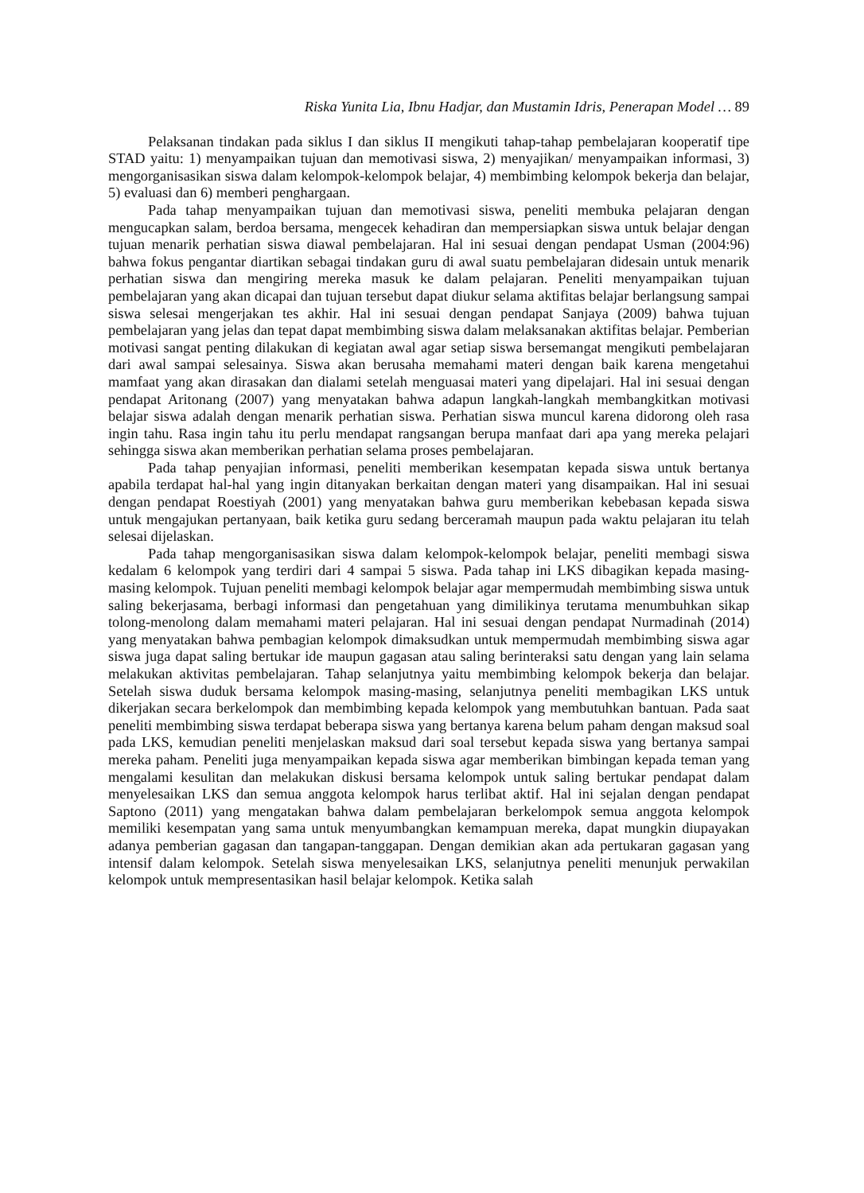Riska Yunita Lia, Ibnu Hadjar, dan Mustamin Idris, Penerapan Model … 89
Pelaksanan tindakan pada siklus I dan siklus II mengikuti tahap-tahap pembelajaran kooperatif tipe STAD yaitu: 1) menyampaikan tujuan dan memotivasi siswa, 2) menyajikan/ menyampaikan informasi, 3) mengorganisasikan siswa dalam kelompok-kelompok belajar, 4) membimbing kelompok bekerja dan belajar, 5) evaluasi dan 6) memberi penghargaan.
Pada tahap menyampaikan tujuan dan memotivasi siswa, peneliti membuka pelajaran dengan mengucapkan salam, berdoa bersama, mengecek kehadiran dan mempersiapkan siswa untuk belajar dengan tujuan menarik perhatian siswa diawal pembelajaran. Hal ini sesuai dengan pendapat Usman (2004:96) bahwa fokus pengantar diartikan sebagai tindakan guru di awal suatu pembelajaran didesain untuk menarik perhatian siswa dan mengiring mereka masuk ke dalam pelajaran. Peneliti menyampaikan tujuan pembelajaran yang akan dicapai dan tujuan tersebut dapat diukur selama aktifitas belajar berlangsung sampai siswa selesai mengerjakan tes akhir. Hal ini sesuai dengan pendapat Sanjaya (2009) bahwa tujuan pembelajaran yang jelas dan tepat dapat membimbing siswa dalam melaksanakan aktifitas belajar. Pemberian motivasi sangat penting dilakukan di kegiatan awal agar setiap siswa bersemangat mengikuti pembelajaran dari awal sampai selesainya. Siswa akan berusaha memahami materi dengan baik karena mengetahui mamfaat yang akan dirasakan dan dialami setelah menguasai materi yang dipelajari. Hal ini sesuai dengan pendapat Aritonang (2007) yang menyatakan bahwa adapun langkah-langkah membangkitkan motivasi belajar siswa adalah dengan menarik perhatian siswa. Perhatian siswa muncul karena didorong oleh rasa ingin tahu. Rasa ingin tahu itu perlu mendapat rangsangan berupa manfaat dari apa yang mereka pelajari sehingga siswa akan memberikan perhatian selama proses pembelajaran.
Pada tahap penyajian informasi, peneliti memberikan kesempatan kepada siswa untuk bertanya apabila terdapat hal-hal yang ingin ditanyakan berkaitan dengan materi yang disampaikan. Hal ini sesuai dengan pendapat Roestiyah (2001) yang menyatakan bahwa guru memberikan kebebasan kepada siswa untuk mengajukan pertanyaan, baik ketika guru sedang berceramah maupun pada waktu pelajaran itu telah selesai dijelaskan.
Pada tahap mengorganisasikan siswa dalam kelompok-kelompok belajar, peneliti membagi siswa kedalam 6 kelompok yang terdiri dari 4 sampai 5 siswa. Pada tahap ini LKS dibagikan kepada masing-masing kelompok. Tujuan peneliti membagi kelompok belajar agar mempermudah membimbing siswa untuk saling bekerjasama, berbagi informasi dan pengetahuan yang dimilikinya terutama menumbuhkan sikap tolong-menolong dalam memahami materi pelajaran. Hal ini sesuai dengan pendapat Nurmadinah (2014) yang menyatakan bahwa pembagian kelompok dimaksudkan untuk mempermudah membimbing siswa agar siswa juga dapat saling bertukar ide maupun gagasan atau saling berinteraksi satu dengan yang lain selama melakukan aktivitas pembelajaran. Tahap selanjutnya yaitu membimbing kelompok bekerja dan belajar. Setelah siswa duduk bersama kelompok masing-masing, selanjutnya peneliti membagikan LKS untuk dikerjakan secara berkelompok dan membimbing kepada kelompok yang membutuhkan bantuan. Pada saat peneliti membimbing siswa terdapat beberapa siswa yang bertanya karena belum paham dengan maksud soal pada LKS, kemudian peneliti menjelaskan maksud dari soal tersebut kepada siswa yang bertanya sampai mereka paham. Peneliti juga menyampaikan kepada siswa agar memberikan bimbingan kepada teman yang mengalami kesulitan dan melakukan diskusi bersama kelompok untuk saling bertukar pendapat dalam menyelesaikan LKS dan semua anggota kelompok harus terlibat aktif. Hal ini sejalan dengan pendapat Saptono (2011) yang mengatakan bahwa dalam pembelajaran berkelompok semua anggota kelompok memiliki kesempatan yang sama untuk menyumbangkan kemampuan mereka, dapat mungkin diupayakan adanya pemberian gagasan dan tangapan-tanggapan. Dengan demikian akan ada pertukaran gagasan yang intensif dalam kelompok. Setelah siswa menyelesaikan LKS, selanjutnya peneliti menunjuk perwakilan kelompok untuk mempresentasikan hasil belajar kelompok. Ketika salah